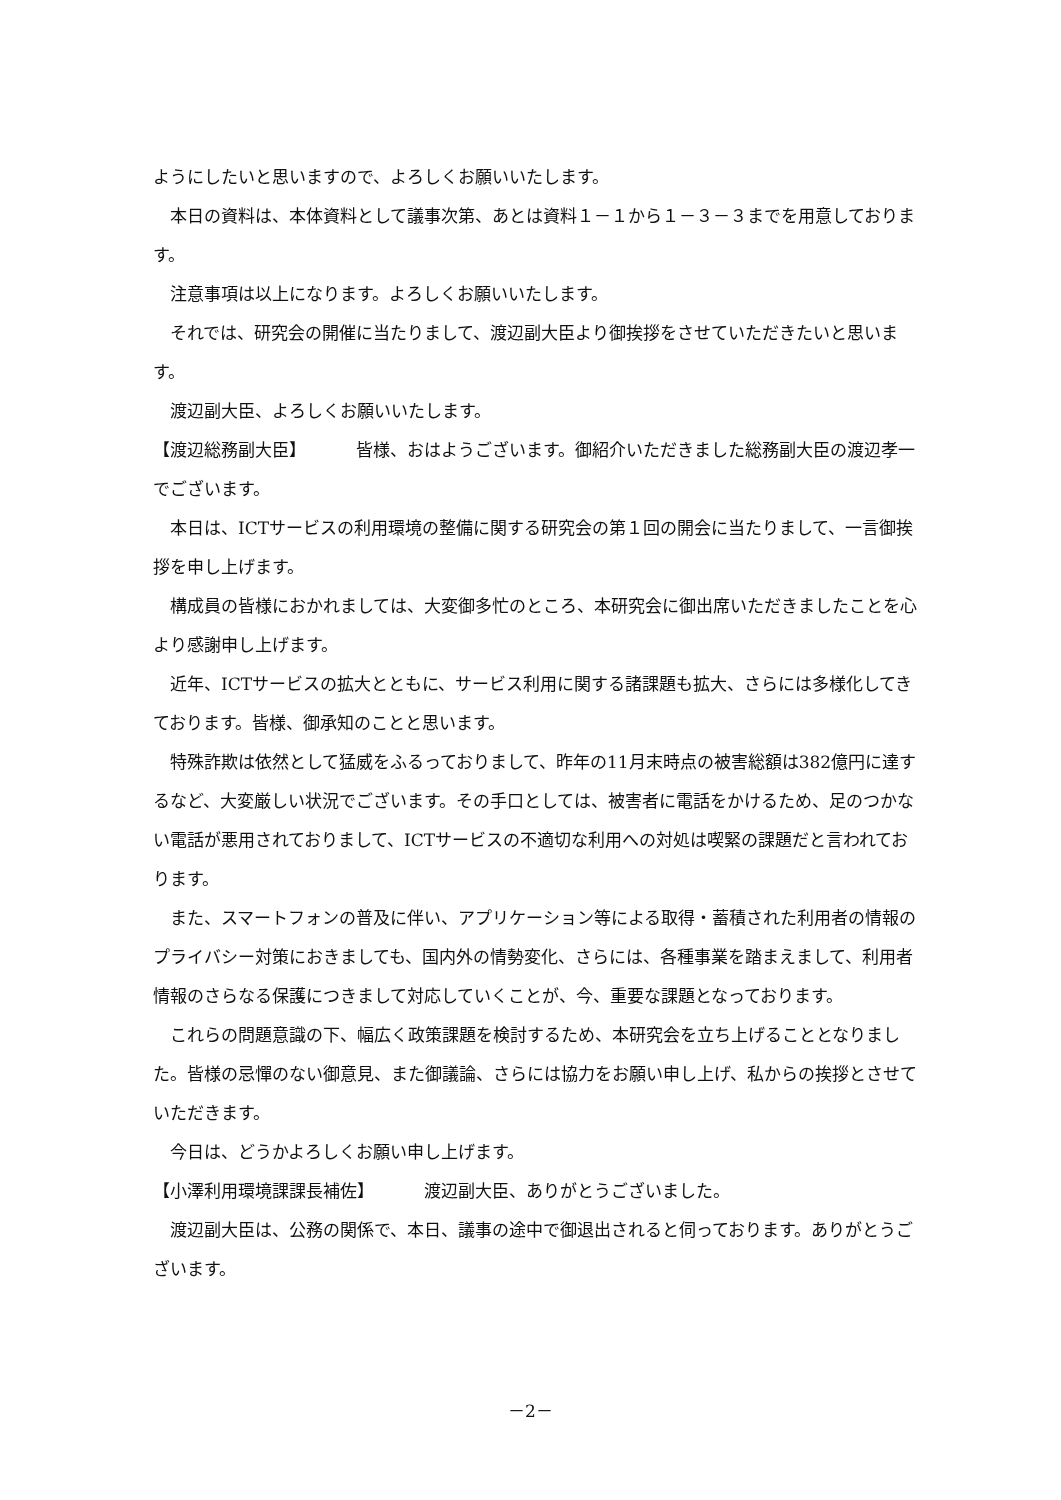ようにしたいと思いますので、よろしくお願いいたします。
本日の資料は、本体資料として議事次第、あとは資料１－１から１－３－３までを用意しております。
注意事項は以上になります。よろしくお願いいたします。
それでは、研究会の開催に当たりまして、渡辺副大臣より御挨拶をさせていただきたいと思います。
渡辺副大臣、よろしくお願いいたします。
【渡辺総務副大臣】 皆様、おはようございます。御紹介いただきました総務副大臣の渡辺孝一でございます。
本日は、ICTサービスの利用環境の整備に関する研究会の第１回の開会に当たりまして、一言御挨拶を申し上げます。
構成員の皆様におかれましては、大変御多忙のところ、本研究会に御出席いただきましたことを心より感謝申し上げます。
近年、ICTサービスの拡大とともに、サービス利用に関する諸課題も拡大、さらには多様化してきております。皆様、御承知のことと思います。
特殊詐欺は依然として猛威をふるっておりまして、昨年の11月末時点の被害総額は382億円に達するなど、大変厳しい状況でございます。その手口としては、被害者に電話をかけるため、足のつかない電話が悪用されておりまして、ICTサービスの不適切な利用への対処は喫緊の課題だと言われております。
また、スマートフォンの普及に伴い、アプリケーション等による取得・蓄積された利用者の情報のプライバシー対策におきましても、国内外の情勢変化、さらには、各種事業を踏まえまして、利用者情報のさらなる保護につきまして対応していくことが、今、重要な課題となっております。
これらの問題意識の下、幅広く政策課題を検討するため、本研究会を立ち上げることとなりました。皆様の忌憚のない御意見、また御議論、さらには協力をお願い申し上げ、私からの挨拶とさせていただきます。
今日は、どうかよろしくお願い申し上げます。
【小澤利用環境課課長補佐】 渡辺副大臣、ありがとうございました。
渡辺副大臣は、公務の関係で、本日、議事の途中で御退出されると伺っております。ありがとうございます。
－2－